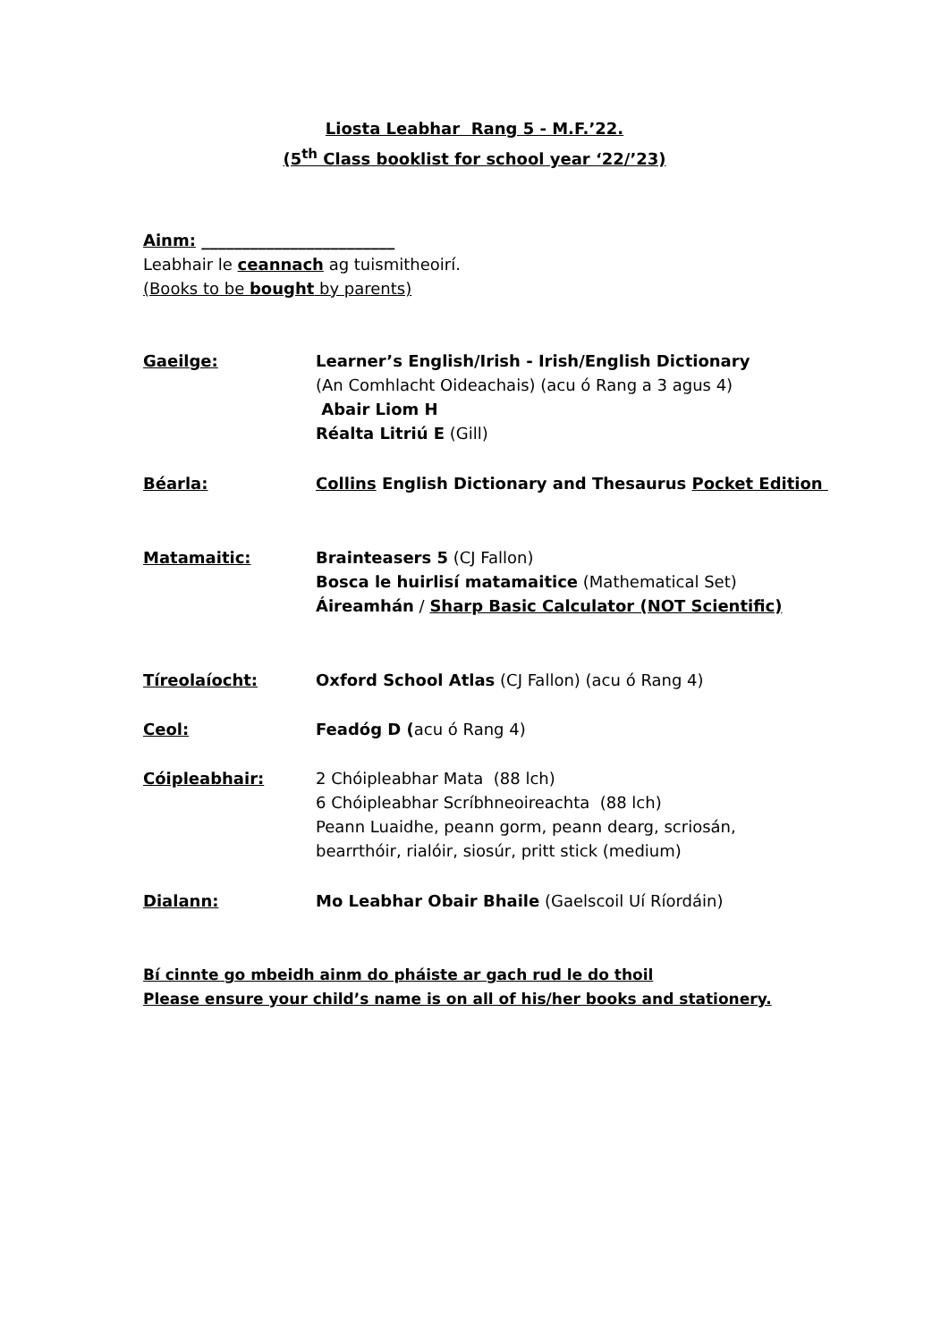Liosta Leabhar Rang 5 - M.F.’22.
(5<sup>th</sup> Class booklist for school year ‘22/’23)
Ainm: ________________________
Leabhair le ceannach ag tuismitheoirí.
(Books to be bought by parents)
Gaeilge: Learner’s English/Irish - Irish/English Dictionary
(An Comhlacht Oideachais) (acu ó Rang a 3 agus 4)
Abair Liom H
Réalta Litriú E (Gill)
Béarla: Collins English Dictionary and Thesaurus Pocket Edition
Matamaitic: Brainteasers 5 (CJ Fallon)
Bosca le huirlisí matamaitice (Mathematical Set)
Áireamhán / Sharp Basic Calculator (NOT Scientific)
Tíreolaíocht: Oxford School Atlas (CJ Fallon) (acu ó Rang 4)
Ceol: Feadóg D (acu ó Rang 4)
Cóipleabhair: 2 Chóipleabhar Mata (88 lch)
6 Chóipleabhar Scríbhneoireachta (88 lch)
Peann Luaidhe, peann gorm, peann dearg, scriosán,
bearrthóir, rialóir, siosúr, pritt stick (medium)
Dialann: Mo Leabhar Obair Bhaile (Gaelscoil Uí Ríordáin)
Bí cinnte go mbeidh ainm do pháiste ar gach rud le do thoil
Please ensure your child’s name is on all of his/her books and stationery.